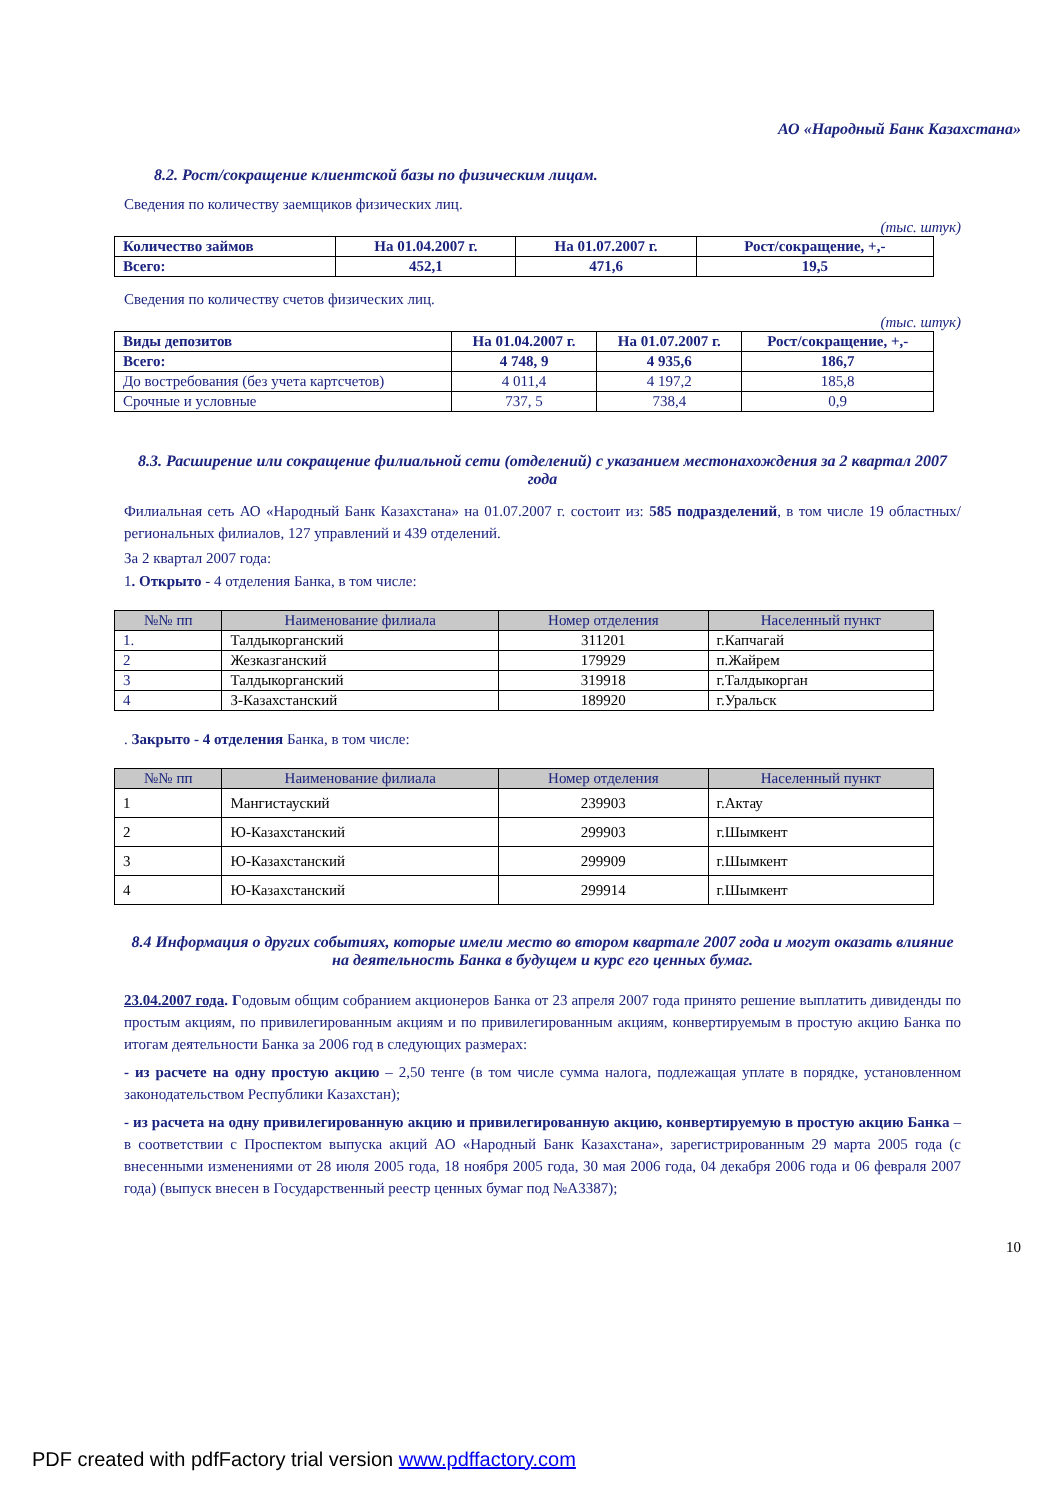АО «Народный Банк Казахстана»
8.2. Рост/сокращение клиентской базы по физическим лицам.
Сведения по количеству заемщиков физических лиц.
(тыс. штук)
| Количество займов | На 01.04.2007 г. | На 01.07.2007 г. | Рост/сокращение, +,- |
| --- | --- | --- | --- |
| Всего: | 452,1 | 471,6 | 19,5 |
Сведения по количеству счетов физических лиц.
(тыс. штук)
| Виды депозитов | На 01.04.2007 г. | На 01.07.2007 г. | Рост/сокращение, +,- |
| --- | --- | --- | --- |
| Всего: | 4 748, 9 | 4 935,6 | 186,7 |
| До востребования (без учета картсчетов) | 4 011,4 | 4 197,2 | 185,8 |
| Срочные и условные | 737, 5 | 738,4 | 0,9 |
8.3. Расширение или сокращение филиальной сети (отделений) с указанием местонахождения за 2 квартал 2007 года
Филиальная сеть АО «Народный Банк Казахстана» на 01.07.2007 г. состоит из: 585 подразделений, в том числе 19 областных/региональных филиалов, 127 управлений и 439 отделений.
За 2 квартал 2007 года:
1. Открыто - 4 отделения Банка, в том числе:
| №№ пп | Наименование филиала | Номер отделения | Населенный пункт |
| --- | --- | --- | --- |
| 1. | Талдыкорганский | 311201 | г.Капчагай |
| 2 | Жезказганский | 179929 | п.Жайрем |
| 3 | Талдыкорганский | 319918 | г.Талдыкорган |
| 4 | З-Казахстанский | 189920 | г.Уральск |
. Закрыто - 4 отделения Банка, в том числе:
| №№ пп | Наименование филиала | Номер отделения | Населенный пункт |
| --- | --- | --- | --- |
| 1 | Мангистауский | 239903 | г.Актау |
| 2 | Ю-Казахстанский | 299903 | г.Шымкент |
| 3 | Ю-Казахстанский | 299909 | г.Шымкент |
| 4 | Ю-Казахстанский | 299914 | г.Шымкент |
8.4 Информация о других событиях, которые имели место во втором квартале 2007 года и могут оказать влияние на деятельность Банка в будущем и курс его ценных бумаг.
23.04.2007 года. Годовым общим собранием акционеров Банка от 23 апреля 2007 года принято решение выплатить дивиденды по простым акциям, по привилегированным акциям и по привилегированным акциям, конвертируемым в простую акцию Банка по итогам деятельности Банка за 2006 год в следующих размерах:
- из расчете на одну простую акцию – 2,50 тенге (в том числе сумма налога, подлежащая уплате в порядке, установленном законодательством Республики Казахстан);
- из расчета на одну привилегированную акцию и привилегированную акцию, конвертируемую в простую акцию Банка – в соответствии с Проспектом выпуска акций АО «Народный Банк Казахстана», зарегистрированным 29 марта 2005 года (с внесенными изменениями от 28 июля 2005 года, 18 ноября 2005 года, 30 мая 2006 года, 04 декабря 2006 года и 06 февраля 2007 года) (выпуск внесен в Государственный реестр ценных бумаг под №А3387);
10
PDF created with pdfFactory trial version www.pdffactory.com